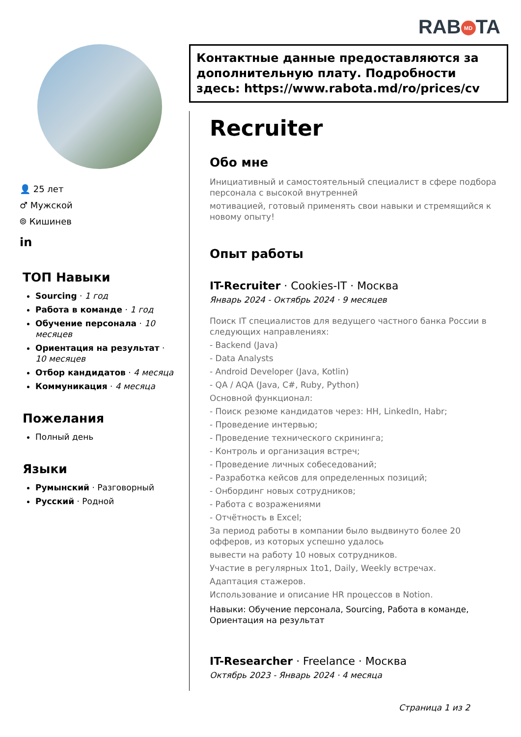RAB MD TA
👤 25 лет
♂ Мужской
⌾ Кишинев
in
ТОП Навыки
Sourcing · 1 год
Работа в команде · 1 год
Обучение персонала · 10 месяцев
Ориентация на результат · 10 месяцев
Отбор кандидатов · 4 месяца
Коммуникация · 4 месяца
Пожелания
Полный день
Языки
Румынский · Разговорный
Русский · Родной
Контактные данные предоставляются за дополнительную плату. Подробности здесь: https://www.rabota.md/ro/prices/cv
Recruiter
Обо мне
Инициативный и самостоятельный специалист в сфере подбора персонала с высокой внутренней
мотивацией, готовый применять свои навыки и стремящийся к новому опыту!
Опыт работы
IT-Recruiter · Cookies-IT · Москва
Январь 2024 - Октябрь 2024 · 9 месяцев
Поиск IT специалистов для ведущего частного банка России в следующих направлениях:
- Backend (Java)
- Data Analysts
- Android Developer (Java, Kotlin)
- QA / AQA (Java, C#, Ruby, Python)
Основной функционал:
- Поиск резюме кандидатов через: HH, LinkedIn, Habr;
- Проведение интервью;
- Проведение технического скрининга;
- Контроль и организация встреч;
- Проведение личных собеседований;
- Разработка кейсов для определенных позиций;
- Онбординг новых сотрудников;
- Работа с возражениями
- Отчётность в Excel;
За период работы в компании было выдвинуто более 20 офферов, из которых успешно удалось
вывести на работу 10 новых сотрудников.
Участие в регулярных 1to1, Daily, Weekly встречах.
Адаптация стажеров.
Использование и описание HR процессов в Notion.
Навыки: Обучение персонала, Sourcing, Работа в команде, Ориентация на результат
IT-Researcher · Freelance · Москва
Октябрь 2023 - Январь 2024 · 4 месяца
Страница 1 из 2